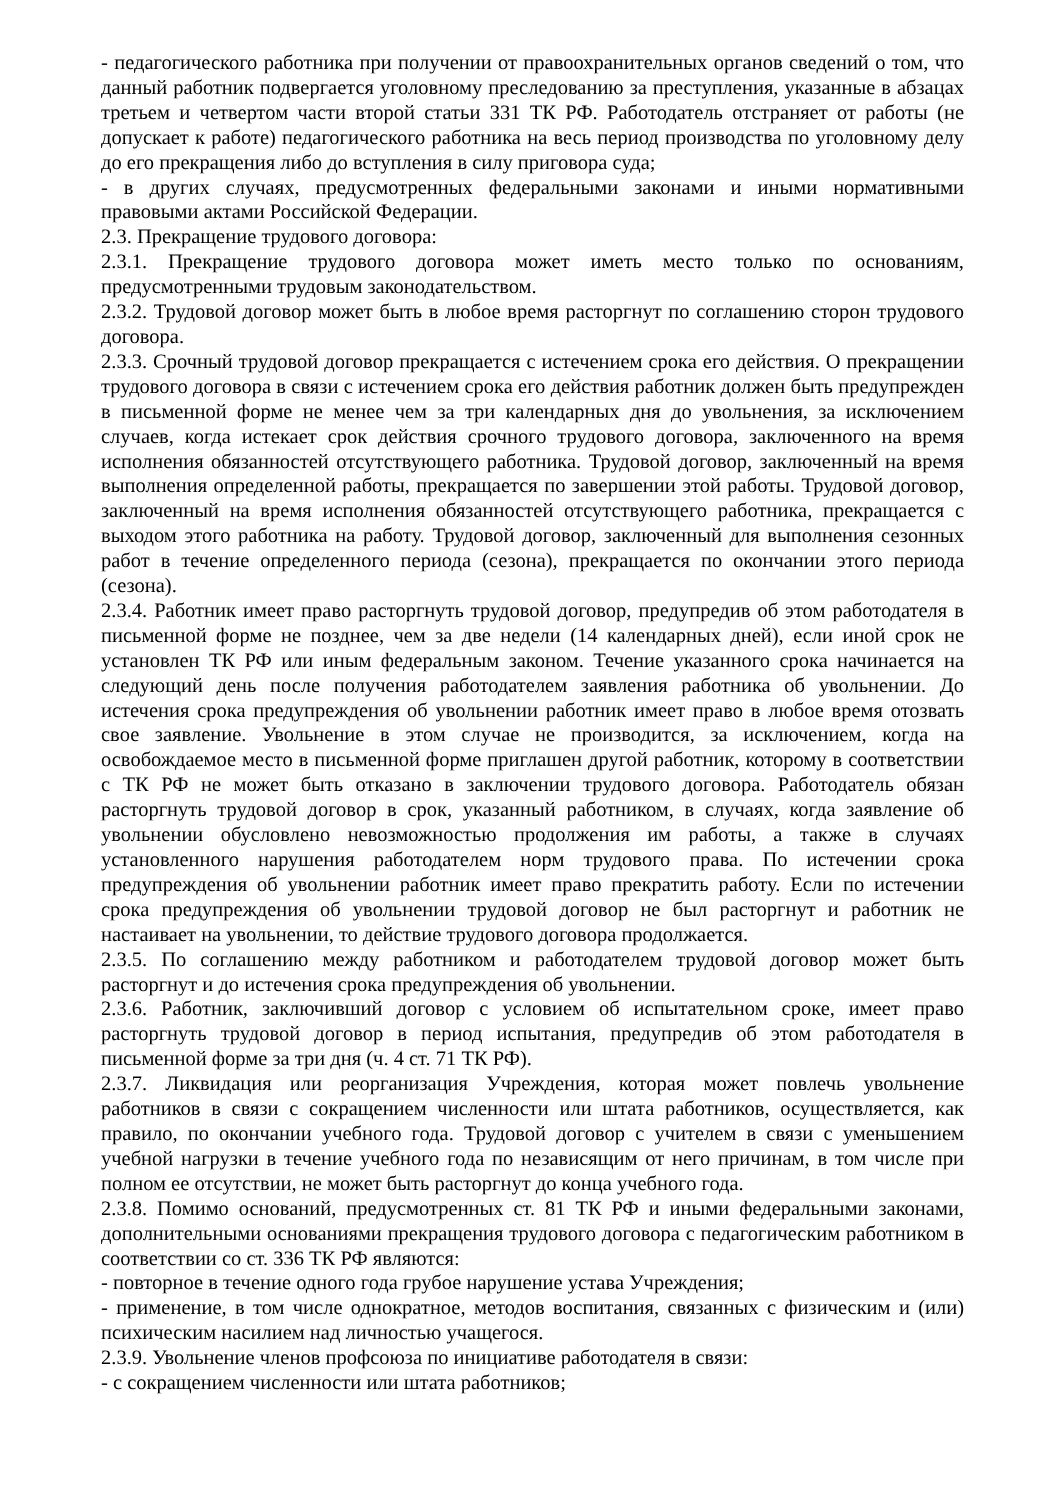- педагогического работника при получении от правоохранительных органов сведений о том, что данный работник подвергается уголовному преследованию за преступления, указанные в абзацах третьем и четвертом части второй статьи 331 ТК РФ. Работодатель отстраняет от работы (не допускает к работе) педагогического работника на весь период производства по уголовному делу до его прекращения либо до вступления в силу приговора суда;
- в других случаях, предусмотренных федеральными законами и иными нормативными правовыми актами Российской Федерации.
2.3. Прекращение трудового договора:
2.3.1. Прекращение трудового договора может иметь место только по основаниям, предусмотренными трудовым законодательством.
2.3.2. Трудовой договор может быть в любое время расторгнут по соглашению сторон трудового договора.
2.3.3. Срочный трудовой договор прекращается с истечением срока его действия. О прекращении трудового договора в связи с истечением срока его действия работник должен быть предупрежден в письменной форме не менее чем за три календарных дня до увольнения, за исключением случаев, когда истекает срок действия срочного трудового договора, заключенного на время исполнения обязанностей отсутствующего работника. Трудовой договор, заключенный на время выполнения определенной работы, прекращается по завершении этой работы. Трудовой договор, заключенный на время исполнения обязанностей отсутствующего работника, прекращается с выходом этого работника на работу. Трудовой договор, заключенный для выполнения сезонных работ в течение определенного периода (сезона), прекращается по окончании этого периода (сезона).
2.3.4. Работник имеет право расторгнуть трудовой договор, предупредив об этом работодателя в письменной форме не позднее, чем за две недели (14 календарных дней), если иной срок не установлен ТК РФ или иным федеральным законом. Течение указанного срока начинается на следующий день после получения работодателем заявления работника об увольнении. До истечения срока предупреждения об увольнении работник имеет право в любое время отозвать свое заявление. Увольнение в этом случае не производится, за исключением, когда на освобождаемое место в письменной форме приглашен другой работник, которому в соответствии с ТК РФ не может быть отказано в заключении трудового договора. Работодатель обязан расторгнуть трудовой договор в срок, указанный работником, в случаях, когда заявление об увольнении обусловлено невозможностью продолжения им работы, а также в случаях установленного нарушения работодателем норм трудового права. По истечении срока предупреждения об увольнении работник имеет право прекратить работу. Если по истечении срока предупреждения об увольнении трудовой договор не был расторгнут и работник не настаивает на увольнении, то действие трудового договора продолжается.
2.3.5. По соглашению между работником и работодателем трудовой договор может быть расторгнут и до истечения срока предупреждения об увольнении.
2.3.6. Работник, заключивший договор с условием об испытательном сроке, имеет право расторгнуть трудовой договор в период испытания, предупредив об этом работодателя в письменной форме за три дня (ч. 4 ст. 71 ТК РФ).
2.3.7. Ликвидация или реорганизация Учреждения, которая может повлечь увольнение работников в связи с сокращением численности или штата работников, осуществляется, как правило, по окончании учебного года. Трудовой договор с учителем в связи с уменьшением учебной нагрузки в течение учебного года по независящим от него причинам, в том числе при полном ее отсутствии, не может быть расторгнут до конца учебного года.
2.3.8. Помимо оснований, предусмотренных ст. 81 ТК РФ и иными федеральными законами, дополнительными основаниями прекращения трудового договора с педагогическим работником в соответствии со ст. 336 ТК РФ являются:
- повторное в течение одного года грубое нарушение устава Учреждения;
- применение, в том числе однократное, методов воспитания, связанных с физическим и (или) психическим насилием над личностью учащегося.
2.3.9. Увольнение членов профсоюза по инициативе работодателя в связи:
- с сокращением численности или штата работников;